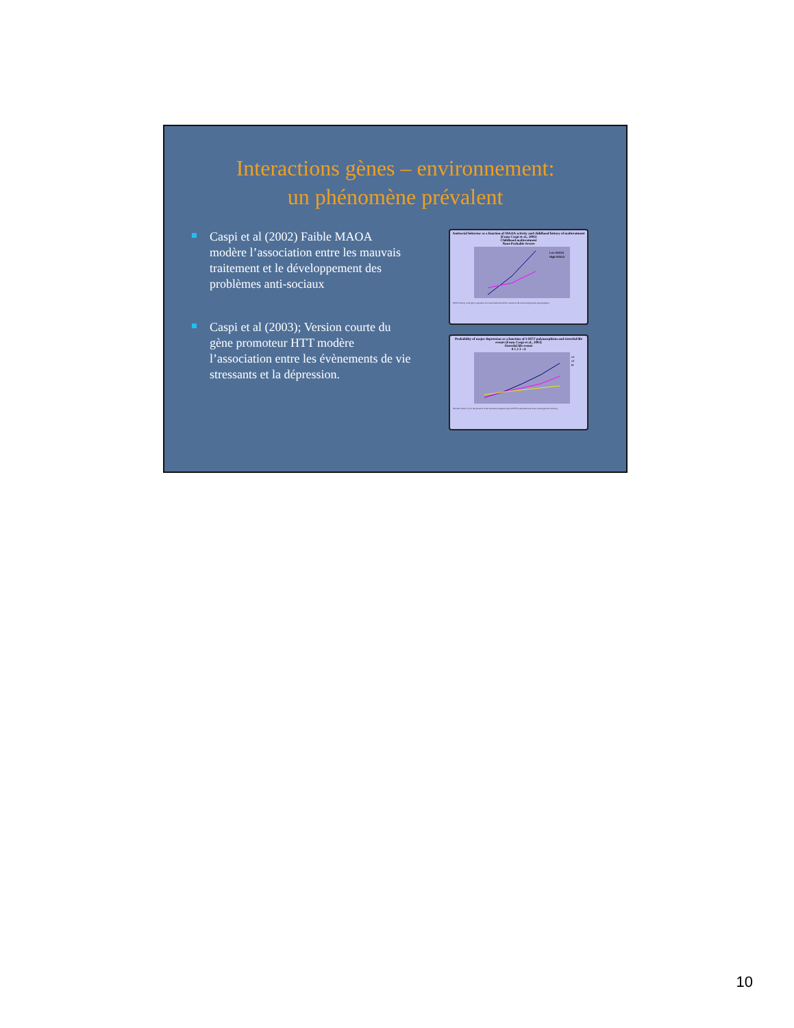Interactions gènes – environnement:
un phénomène prévalent
Caspi et al (2002) Faible MAOA modère l’association entre les mauvais traitement et le développement des problèmes anti-sociaux
Caspi et al (2003); Version courte du gène promoteur HTT modère l’association entre les évènements de vie stressants et la dépression.
Antisocial behavior as a function of MAOA activity and childhood history of maltreatment (From Caspi et al., 2002)
Childhood maltreatment
None Probable Severe
Low MAOA
High MAOA
MAOA activity is the gene expression level associated with allelic variants of the functional promoter polymorphism.
Probability of major depression as a function of 5-HTT polymorphism and stressful life events (From Caspi et al., 2003)
Stressful life events
0 1 2 3 +4
s/s
s/l
l/l
The short allele ("s") in the promoter of the serotonin transporter gene 5-HTT is associated with lower transcriptional efficiency.
10